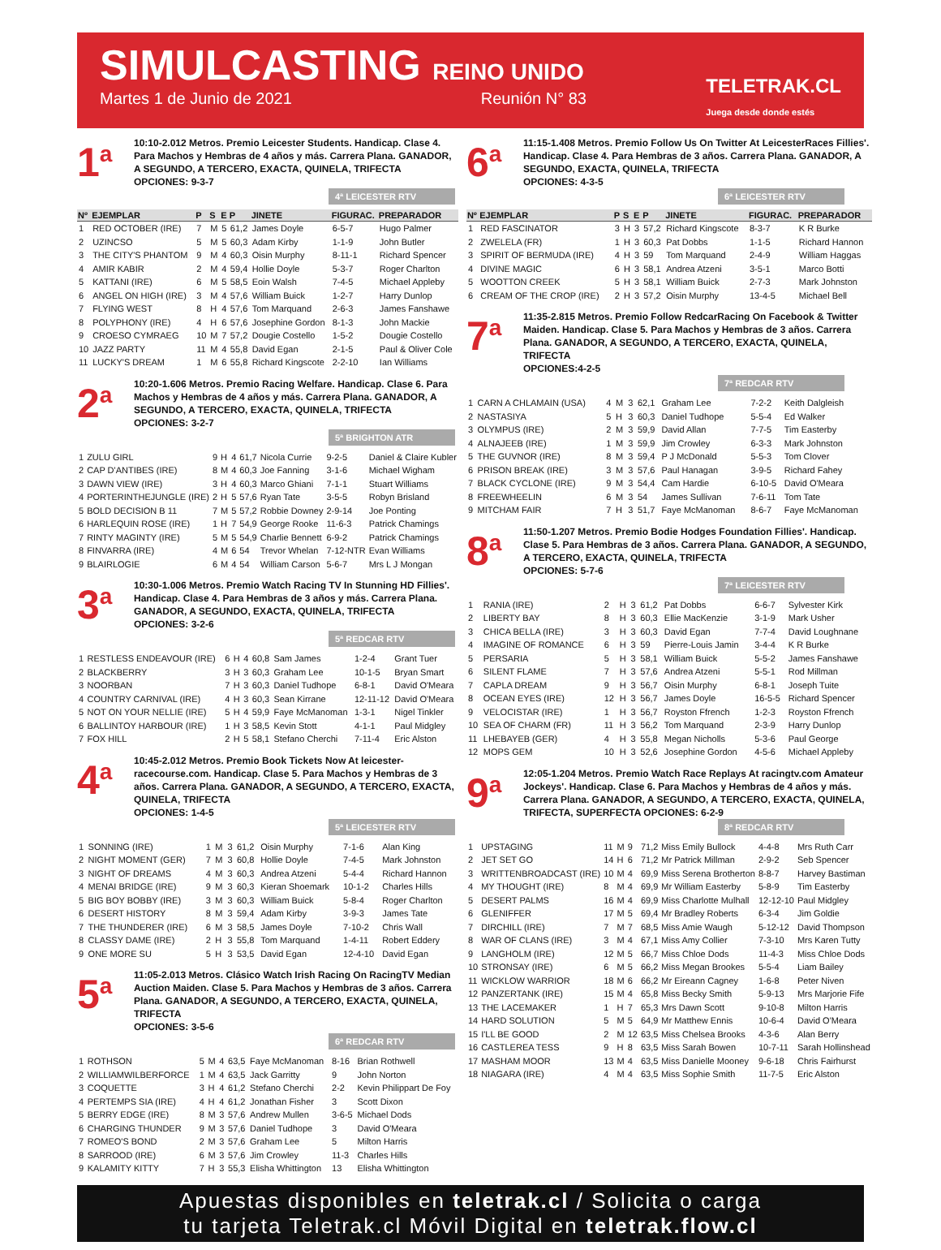SIMULCASTING REINO UNIDO
Martes 1 de Junio de 2021 Reunión N° 83
TELETRAK.CL
Juega desde donde estés
1<sup>a</sup>
10:10-2.012 Metros. Premio Leicester Students. Handicap. Clase 4. Para Machos y Hembras de 4 años y más. Carrera Plana. GANADOR, A SEGUNDO, A TERCERO, EXACTA, QUINELA, TRIFECTA
OPCIONES: 9-3-7 4ª LEICESTER RTV
| Nº | EJEMPLAR | P | S | E | P | JINETE | FIGURAC. | PREPARADOR |
| --- | --- | --- | --- | --- | --- | --- | --- | --- |
| 1 | RED OCTOBER (IRE) | 7 | M | 5 | 61,2 | James Doyle | 6-5-7 | Hugo Palmer |
| 2 | UZINCSO | 5 | M | 5 | 60,3 | Adam Kirby | 1-1-9 | John Butler |
| 3 | THE CITY'S PHANTOM | 9 | M | 4 | 60,3 | Oisin Murphy | 8-11-1 | Richard Spencer |
| 4 | AMIR KABIR | 2 | M | 4 | 59,4 | Hollie Doyle | 5-3-7 | Roger Charlton |
| 5 | KATTANI (IRE) | 6 | M | 5 | 58,5 | Eoin Walsh | 7-4-5 | Michael Appleby |
| 6 | ANGEL ON HIGH (IRE) | 3 | M | 4 | 57,6 | William Buick | 1-2-7 | Harry Dunlop |
| 7 | FLYING WEST | 8 | H | 4 | 57,6 | Tom Marquand | 2-6-3 | James Fanshawe |
| 8 | POLYPHONY (IRE) | 4 | H | 6 | 57,6 | Josephine Gordon | 8-1-3 | John Mackie |
| 9 | CROESO CYMRAEG | 10 | M | 7 | 57,2 | Dougie Costello | 1-5-2 | Dougie Costello |
| 10 | JAZZ PARTY | 11 | M | 4 | 55,8 | David Egan | 2-1-5 | Paul & Oliver Cole |
| 11 | LUCKY'S DREAM | 1 | M | 6 | 55,8 | Richard Kingscote | 2-2-10 | Ian Williams |
2<sup>a</sup>
10:20-1.606 Metros. Premio Racing Welfare. Handicap. Clase 6. Para Machos y Hembras de 4 años y más. Carrera Plana. GANADOR, A SEGUNDO, A TERCERO, EXACTA, QUINELA, TRIFECTA
OPCIONES: 3-2-7 5ª BRIGHTON ATR
| 1 | ZULU GIRL | 9 | H | 4 | 61,7 | Nicola Currie | 9-2-5 | Daniel & Claire Kubler |
| 2 | CAP D'ANTIBES (IRE) | 8 | M | 4 | 60,3 | Joe Fanning | 3-1-6 | Michael Wigham |
| 3 | DAWN VIEW (IRE) | 3 | H | 4 | 60,3 | Marco Ghiani | 7-1-1 | Stuart Williams |
| 4 | PORTERINTHEJUNGLE (IRE) | 2 | H | 5 | 57,6 | Ryan Tate | 3-5-5 | Robyn Brisland |
| 5 | BOLD DECISION B 11 | 7 | M | 5 | 57,2 | Robbie Downey | 2-9-14 | Joe Ponting |
| 6 | HARLEQUIN ROSE (IRE) | 1 | H | 7 | 54,9 | George Rooke | 11-6-3 | Patrick Chamings |
| 7 | RINTY MAGINTY (IRE) | 5 | M | 5 | 54,9 | Charlie Bennett | 6-9-2 | Patrick Chamings |
| 8 | FINVARRA (IRE) | 4 | M | 6 | 54 | Trevor Whelan | 7-12-NTR | Evan Williams |
| 9 | BLAIRLOGIE | 6 | M | 4 | 54 | William Carson | 5-6-7 | Mrs L J Mongan |
3<sup>a</sup>
10:30-1.006 Metros. Premio Watch Racing TV In Stunning HD Fillies'. Handicap. Clase 4. Para Hembras de 3 años y más. Carrera Plana. GANADOR, A SEGUNDO, EXACTA, QUINELA, TRIFECTA
OPCIONES: 3-2-6 5ª REDCAR RTV
| 1 | RESTLESS ENDEAVOUR (IRE) | 6 | H | 4 | 60,8 | Sam James | 1-2-4 | Grant Tuer |
| 2 | BLACKBERRY | 3 | H | 3 | 60,3 | Graham Lee | 10-1-5 | Bryan Smart |
| 3 | NOORBAN | 7 | H | 3 | 60,3 | Daniel Tudhope | 6-8-1 | David O'Meara |
| 4 | COUNTRY CARNIVAL (IRE) | 4 | H | 3 | 60,3 | Sean Kirrane | 12-11-12 | David O'Meara |
| 5 | NOT ON YOUR NELLIE (IRE) | 5 | H | 4 | 59,9 | Faye McManoman | 1-3-1 | Nigel Tinkler |
| 6 | BALLINTOY HARBOUR (IRE) | 1 | H | 3 | 58,5 | Kevin Stott | 4-1-1 | Paul Midgley |
| 7 | FOX HILL | 2 | H | 5 | 58,1 | Stefano Cherchi | 7-11-4 | Eric Alston |
4<sup>a</sup>
10:45-2.012 Metros. Premio Book Tickets Now At leicester-racecourse.com. Handicap. Clase 5. Para Machos y Hembras de 3 años. Carrera Plana. GANADOR, A SEGUNDO, A TERCERO, EXACTA, QUINELA, TRIFECTA
OPCIONES: 1-4-5 5ª LEICESTER RTV
| 1 | SONNING (IRE) | 1 | M | 3 | 61,2 | Oisin Murphy | 7-1-6 | Alan King |
| 2 | NIGHT MOMENT (GER) | 7 | M | 3 | 60,8 | Hollie Doyle | 7-4-5 | Mark Johnston |
| 3 | NIGHT OF DREAMS | 4 | M | 3 | 60,3 | Andrea Atzeni | 5-4-4 | Richard Hannon |
| 4 | MENAI BRIDGE (IRE) | 9 | M | 3 | 60,3 | Kieran Shoemark | 10-1-2 | Charles Hills |
| 5 | BIG BOY BOBBY (IRE) | 3 | M | 3 | 60,3 | William Buick | 5-8-4 | Roger Charlton |
| 6 | DESERT HISTORY | 8 | M | 3 | 59,4 | Adam Kirby | 3-9-3 | James Tate |
| 7 | THE THUNDERER (IRE) | 6 | M | 3 | 58,5 | James Doyle | 7-10-2 | Chris Wall |
| 8 | CLASSY DAME (IRE) | 2 | H | 3 | 55,8 | Tom Marquand | 1-4-11 | Robert Eddery |
| 9 | ONE MORE SU | 5 | H | 3 | 53,5 | David Egan | 12-4-10 | David Egan |
5<sup>a</sup>
11:05-2.013 Metros. Clásico Watch Irish Racing On RacingTV Median Auction Maiden. Clase 5. Para Machos y Hembras de 3 años. Carrera Plana. GANADOR, A SEGUNDO, A TERCERO, EXACTA, QUINELA, TRIFECTA
OPCIONES: 3-5-6 6ª REDCAR RTV
| 1 | ROTHSON | 5 | M | 4 | 63,5 | Faye McManoman | 8-16 | Brian Rothwell |
| 2 | WILLIAMWILBERFORCE | 1 | M | 4 | 63,5 | Jack Garritty | 9 | John Norton |
| 3 | COQUETTE | 3 | H | 4 | 61,2 | Stefano Cherchi | 2-2 | Kevin Philippart De Foy |
| 4 | PERTEMPS SIA (IRE) | 4 | H | 4 | 61,2 | Jonathan Fisher | 3 | Scott Dixon |
| 5 | BERRY EDGE (IRE) | 8 | M | 3 | 57,6 | Andrew Mullen | 3-6-5 | Michael Dods |
| 6 | CHARGING THUNDER | 9 | M | 3 | 57,6 | Daniel Tudhope | 3 | David O'Meara |
| 7 | ROMEO'S BOND | 2 | M | 3 | 57,6 | Graham Lee | 5 | Milton Harris |
| 8 | SARROOD (IRE) | 6 | M | 3 | 57,6 | Jim Crowley | 11-3 | Charles Hills |
| 9 | KALAMITY KITTY | 7 | H | 3 | 55,3 | Elisha Whittington | 13 | Elisha Whittington |
6<sup>a</sup>
11:15-1.408 Metros. Premio Follow Us On Twitter At LeicesterRaces Fillies'. Handicap. Clase 4. Para Hembras de 3 años. Carrera Plana. GANADOR, A SEGUNDO, EXACTA, QUINELA, TRIFECTA
OPCIONES: 4-3-5 6ª LEICESTER RTV
| Nº | EJEMPLAR | P | S | E | P | JINETE | FIGURAC. | PREPARADOR |
| --- | --- | --- | --- | --- | --- | --- | --- | --- |
| 1 | RED FASCINATOR | 3 | H | 3 | 57,2 | Richard Kingscote | 8-3-7 | K R Burke |
| 2 | ZWELELA (FR) | 1 | H | 3 | 60,3 | Pat Dobbs | 1-1-5 | Richard Hannon |
| 3 | SPIRIT OF BERMUDA (IRE) | 4 | H | 3 | 59 | Tom Marquand | 2-4-9 | William Haggas |
| 4 | DIVINE MAGIC | 6 | H | 3 | 58,1 | Andrea Atzeni | 3-5-1 | Marco Botti |
| 5 | WOOTTON CREEK | 5 | H | 3 | 58,1 | William Buick | 2-7-3 | Mark Johnston |
| 6 | CREAM OF THE CROP (IRE) | 2 | H | 3 | 57,2 | Oisin Murphy | 13-4-5 | Michael Bell |
7<sup>a</sup>
11:35-2.815 Metros. Premio Follow RedcarRacing On Facebook & Twitter Maiden. Handicap. Clase 5. Para Machos y Hembras de 3 años. Carrera Plana. GANADOR, A SEGUNDO, A TERCERO, EXACTA, QUINELA, TRIFECTA
OPCIONES:4-2-5 7ª REDCAR RTV
| 1 | CARN A CHLAMAIN (USA) | 4 | M | 3 | 62,1 | Graham Lee | 7-2-2 | Keith Dalgleish |
| 2 | NASTASIYA | 5 | H | 3 | 60,3 | Daniel Tudhope | 5-5-4 | Ed Walker |
| 3 | OLYMPUS (IRE) | 2 | M | 3 | 59,9 | David Allan | 7-7-5 | Tim Easterby |
| 4 | ALNAJEEB (IRE) | 1 | M | 3 | 59,9 | Jim Crowley | 6-3-3 | Mark Johnston |
| 5 | THE GUVNOR (IRE) | 8 | M | 3 | 59,4 | P J McDonald | 5-5-3 | Tom Clover |
| 6 | PRISON BREAK (IRE) | 3 | M | 3 | 57,6 | Paul Hanagan | 3-9-5 | Richard Fahey |
| 7 | BLACK CYCLONE (IRE) | 9 | M | 3 | 54,4 | Cam Hardie | 6-10-5 | David O'Meara |
| 8 | FREEWHEELIN | 6 | M | 3 | 54 | James Sullivan | 7-6-11 | Tom Tate |
| 9 | MITCHAM FAIR | 7 | H | 3 | 51,7 | Faye McManoman | 8-6-7 | Faye McManoman |
8<sup>a</sup>
11:50-1.207 Metros. Premio Bodie Hodges Foundation Fillies'. Handicap. Clase 5. Para Hembras de 3 años. Carrera Plana. GANADOR, A SEGUNDO, A TERCERO, EXACTA, QUINELA, TRIFECTA
OPCIONES: 5-7-6 7ª LEICESTER RTV
| 1 | RANIA (IRE) | 2 | H | 3 | 61,2 | Pat Dobbs | 6-6-7 | Sylvester Kirk |
| 2 | LIBERTY BAY | 8 | H | 3 | 60,3 | Ellie MacKenzie | 3-1-9 | Mark Usher |
| 3 | CHICA BELLA (IRE) | 3 | H | 3 | 60,3 | David Egan | 7-7-4 | David Loughnane |
| 4 | IMAGINE OF ROMANCE | 6 | H | 3 | 59 | Pierre-Louis Jamin | 3-4-4 | K R Burke |
| 5 | PERSARIA | 5 | H | 3 | 58,1 | William Buick | 5-5-2 | James Fanshawe |
| 6 | SILENT FLAME | 7 | H | 3 | 57,6 | Andrea Atzeni | 5-5-1 | Rod Millman |
| 7 | CAPLA DREAM | 9 | H | 3 | 56,7 | Oisin Murphy | 6-8-1 | Joseph Tuite |
| 8 | OCEAN EYES (IRE) | 12 | H | 3 | 56,7 | James Doyle | 16-5-5 | Richard Spencer |
| 9 | VELOCISTAR (IRE) | 1 | H | 3 | 56,7 | Royston Ffrench | 1-2-3 | Royston Ffrench |
| 10 | SEA OF CHARM (FR) | 11 | H | 3 | 56,2 | Tom Marquand | 2-3-9 | Harry Dunlop |
| 11 | LHEBAYEB (GER) | 4 | H | 3 | 55,8 | Megan Nicholls | 5-3-6 | Paul George |
| 12 | MOPS GEM | 10 | H | 3 | 52,6 | Josephine Gordon | 4-5-6 | Michael Appleby |
9<sup>a</sup>
12:05-1.204 Metros. Premio Watch Race Replays At racingtv.com Amateur Jockeys'. Handicap. Clase 6. Para Machos y Hembras de 4 años y más. Carrera Plana. GANADOR, A SEGUNDO, A TERCERO, EXACTA, QUINELA, TRIFECTA, SUPERFECTA OPCIONES: 6-2-9 8ª REDCAR RTV
| 1 | UPSTAGING | 11 | M | 9 | 71,2 | Miss Emily Bullock | 4-4-8 | Mrs Ruth Carr |
| 2 | JET SET GO | 14 | H | 6 | 71,2 | Mr Patrick Millman | 2-9-2 | Seb Spencer |
| 3 | WRITTENBROADCAST (IRE) | 10 | M | 4 | 69,9 | Miss Serena Brotherton | 8-8-7 | Harvey Bastiman |
| 4 | MY THOUGHT (IRE) | 8 | M | 4 | 69,9 | Mr William Easterby | 5-8-9 | Tim Easterby |
| 5 | DESERT PALMS | 16 | M | 4 | 69,9 | Miss Charlotte Mulhall | 12-12-10 | Paul Midgley |
| 6 | GLENIFFER | 17 | M | 5 | 69,4 | Mr Bradley Roberts | 6-3-4 | Jim Goldie |
| 7 | DIRCHILL (IRE) | 7 | M | 7 | 68,5 | Miss Amie Waugh | 5-12-12 | David Thompson |
| 8 | WAR OF CLANS (IRE) | 3 | M | 4 | 67,1 | Miss Amy Collier | 7-3-10 | Mrs Karen Tutty |
| 9 | LANGHOLM (IRE) | 12 | M | 5 | 66,7 | Miss Chloe Dods | 11-4-3 | Miss Chloe Dods |
| 10 | STRONSAY (IRE) | 6 | M | 5 | 66,2 | Miss Megan Brookes | 5-5-4 | Liam Bailey |
| 11 | WICKLOW WARRIOR | 18 | M | 6 | 66,2 | Mr Eireann Cagney | 1-6-8 | Peter Niven |
| 12 | PANZERTANK (IRE) | 15 | M | 4 | 65,8 | Miss Becky Smith | 5-9-13 | Mrs Marjorie Fife |
| 13 | THE LACEMAKER | 1 | H | 7 | 65,3 | Mrs Dawn Scott | 9-10-8 | Milton Harris |
| 14 | HARD SOLUTION | 5 | M | 5 | 64,9 | Mr Matthew Ennis | 10-6-4 | David O'Meara |
| 15 | I'LL BE GOOD | 2 | M | 12 | 63,5 | Miss Chelsea Brooks | 4-3-6 | Alan Berry |
| 16 | CASTLEREA TESS | 9 | H | 8 | 63,5 | Miss Sarah Bowen | 10-7-11 | Sarah Hollinshead |
| 17 | MASHAM MOOR | 13 | M | 4 | 63,5 | Miss Danielle Mooney | 9-6-18 | Chris Fairhurst |
| 18 | NIAGARA (IRE) | 4 | M | 4 | 63,5 | Miss Sophie Smith | 11-7-5 | Eric Alston |
Apuestas disponibles en teletrak.cl / Solicita o carga
tu tarjeta Teletrak.cl Móvil Digital en teletrak.flow.cl